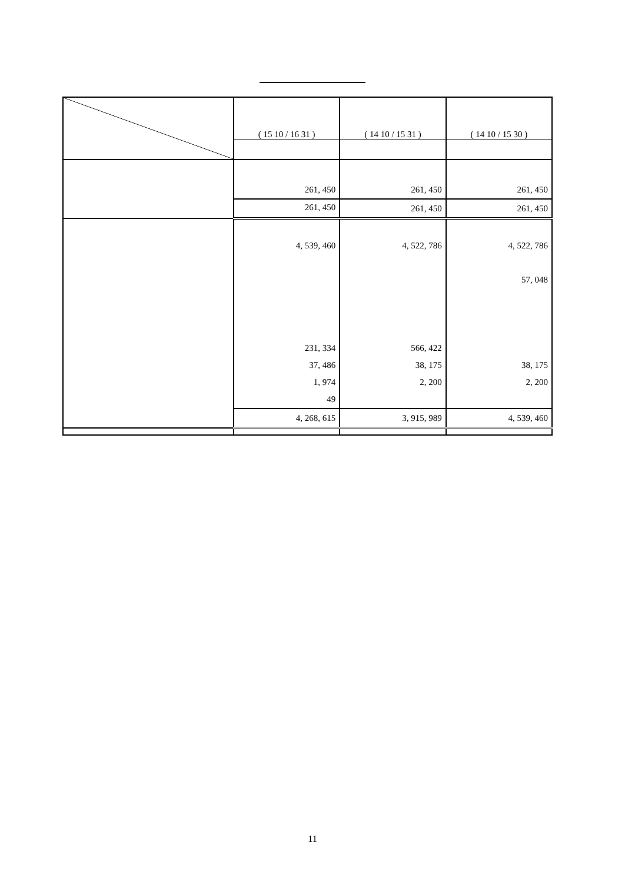| | ( 15 10 / 16 31 ) | ( 14 10 / 15 31 ) | ( 14 10 / 15 30 ) |
| | 261, 450 | 261, 450 | 261, 450 |
| | 261, 450 | 261, 450 | 261, 450 |
| | 4, 539, 460 231, 334 37, 486 1, 974 49 | 4, 522, 786 566, 422 38, 175 2, 200 | 4, 522, 786 57, 048 38, 175 2, 200 |
| | 4, 268, 615 | 3, 915, 989 | 4, 539, 460 |
11